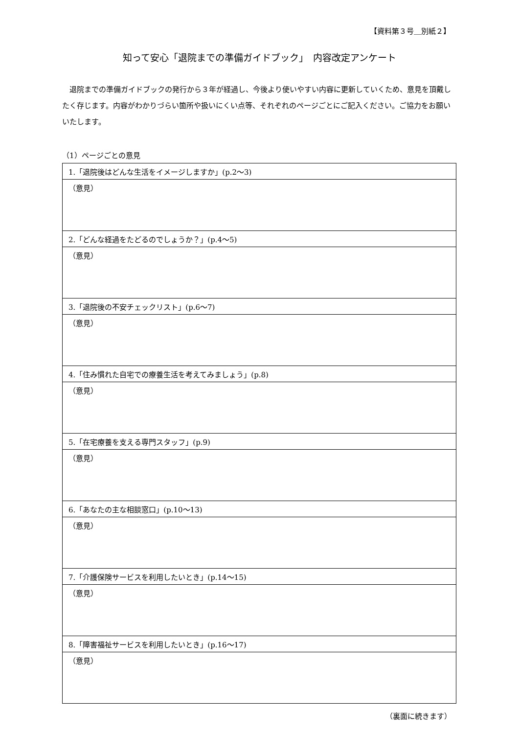【資料第３号＿別紙２】
知って安心「退院までの準備ガイドブック」　内容改定アンケート
退院までの準備ガイドブックの発行から３年が経過し、今後より使いやすい内容に更新していくため、意見を頂戴したく存じます。内容がわかりづらい箇所や扱いにくい点等、それぞれのページごとにご記入ください。ご協力をお願いいたします。
（1）ページごとの意見
| 1.「退院後はどんな生活をイメージしますか」(p.2～3) |
| （意見） |
| 2.「どんな経過をたどるのでしょうか？」(p.4～5) |
| （意見） |
| 3.「退院後の不安チェックリスト」(p.6～7) |
| （意見） |
| 4.「住み慣れた自宅での療養生活を考えてみましょう」(p.8) |
| （意見） |
| 5.「在宅療養を支える専門スタッフ」(p.9) |
| （意見） |
| 6.「あなたの主な相談窓口」(p.10～13) |
| （意見） |
| 7.「介護保険サービスを利用したいとき」(p.14～15) |
| （意見） |
| 8.「障害福祉サービスを利用したいとき」(p.16～17) |
| （意見） |
（裏面に続きます）